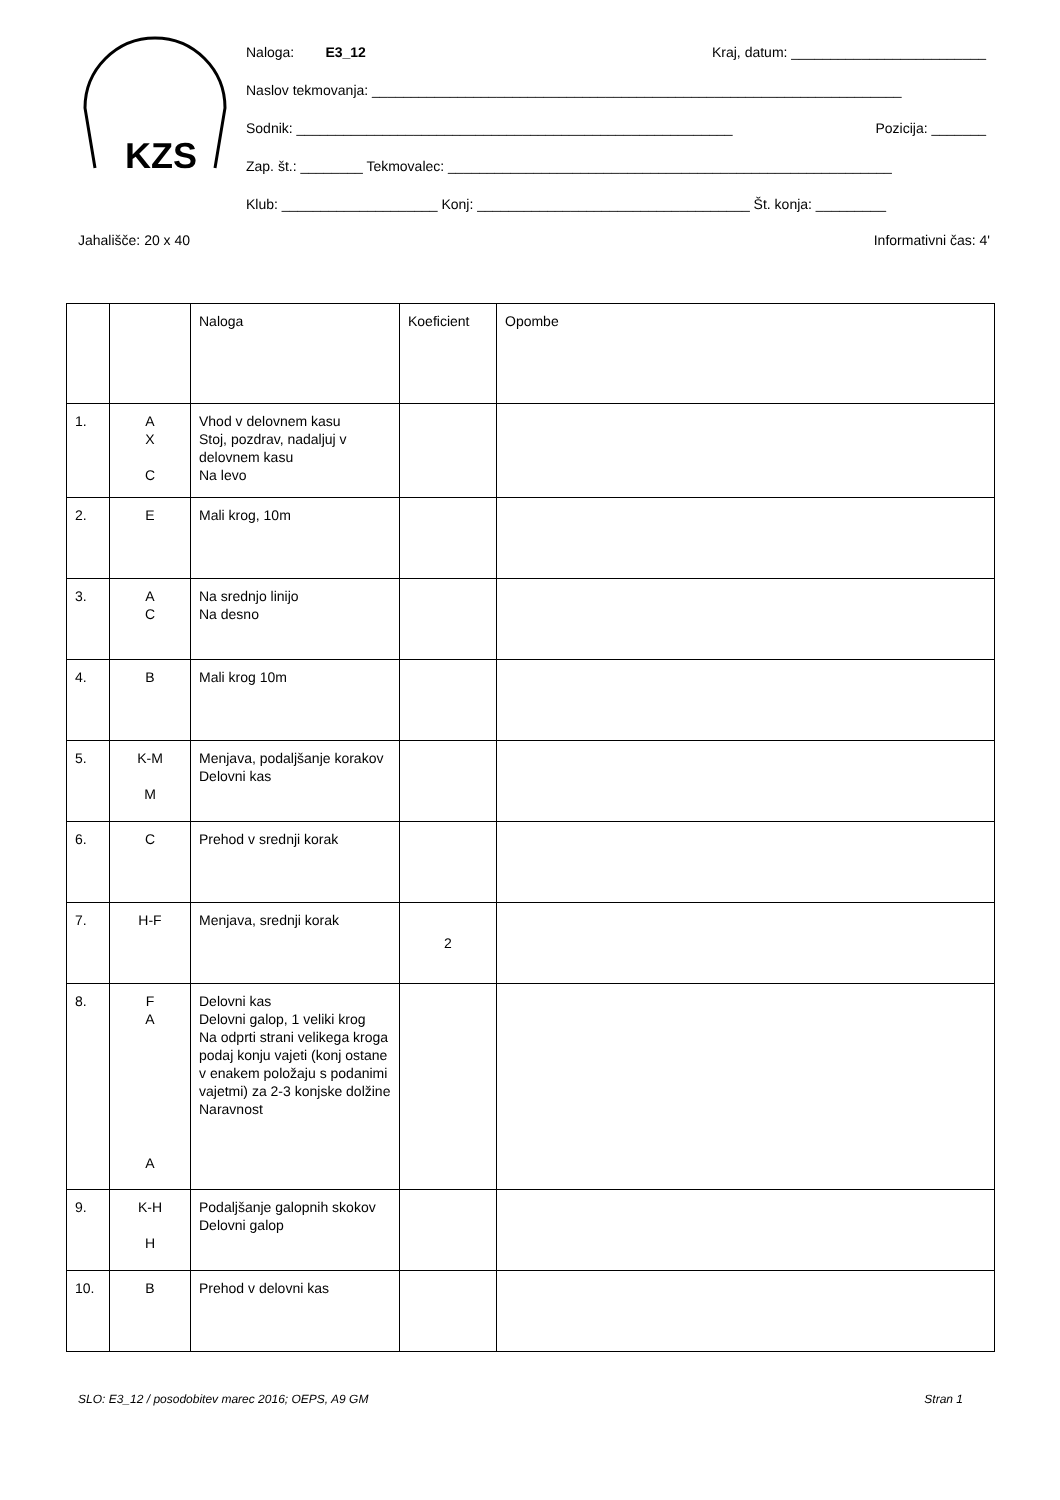KZS
Naloga: E3_12 Kraj, datum: _________________________
Naslov tekmovanja: ____________________________________________________________________
Sodnik: ________________________________________________________ Pozicija: _______
Zap. št.: ________ Tekmovalec: _________________________________________________________
Klub: ____________________ Konj: ___________________________________ Št. konja: _________
Jahališče: 20 x 40 Informativni čas: 4'
| | | Naloga | Koeficient | Opombe |
| 1. | A X C | Vhod v delovnem kasu Stoj, pozdrav, nadaljuj v delovnem kasu Na levo | | |
| 2. | E | Mali krog, 10m | | |
| 3. | A C | Na srednjo linijo Na desno | | |
| 4. | B | Mali krog 10m | | |
| 5. | K-M M | Menjava, podaljšanje korakov Delovni kas | | |
| 6. | C | Prehod v srednji korak | | |
| 7. | H-F | Menjava, srednji korak | 2 | |
| 8. | F A A | Delovni kas Delovni galop, 1 veliki krog Na odprti strani velikega kroga podaj konju vajeti (konj ostane v enakem položaju s podanimi vajetmi) za 2-3 konjske dolžine Naravnost | | |
| 9. | K-H H | Podaljšanje galopnih skokov Delovni galop | | |
| 10. | B | Prehod v delovni kas | | |
SLO: E3_12 / posodobitev marec 2016; OEPS, A9 GM Stran 1